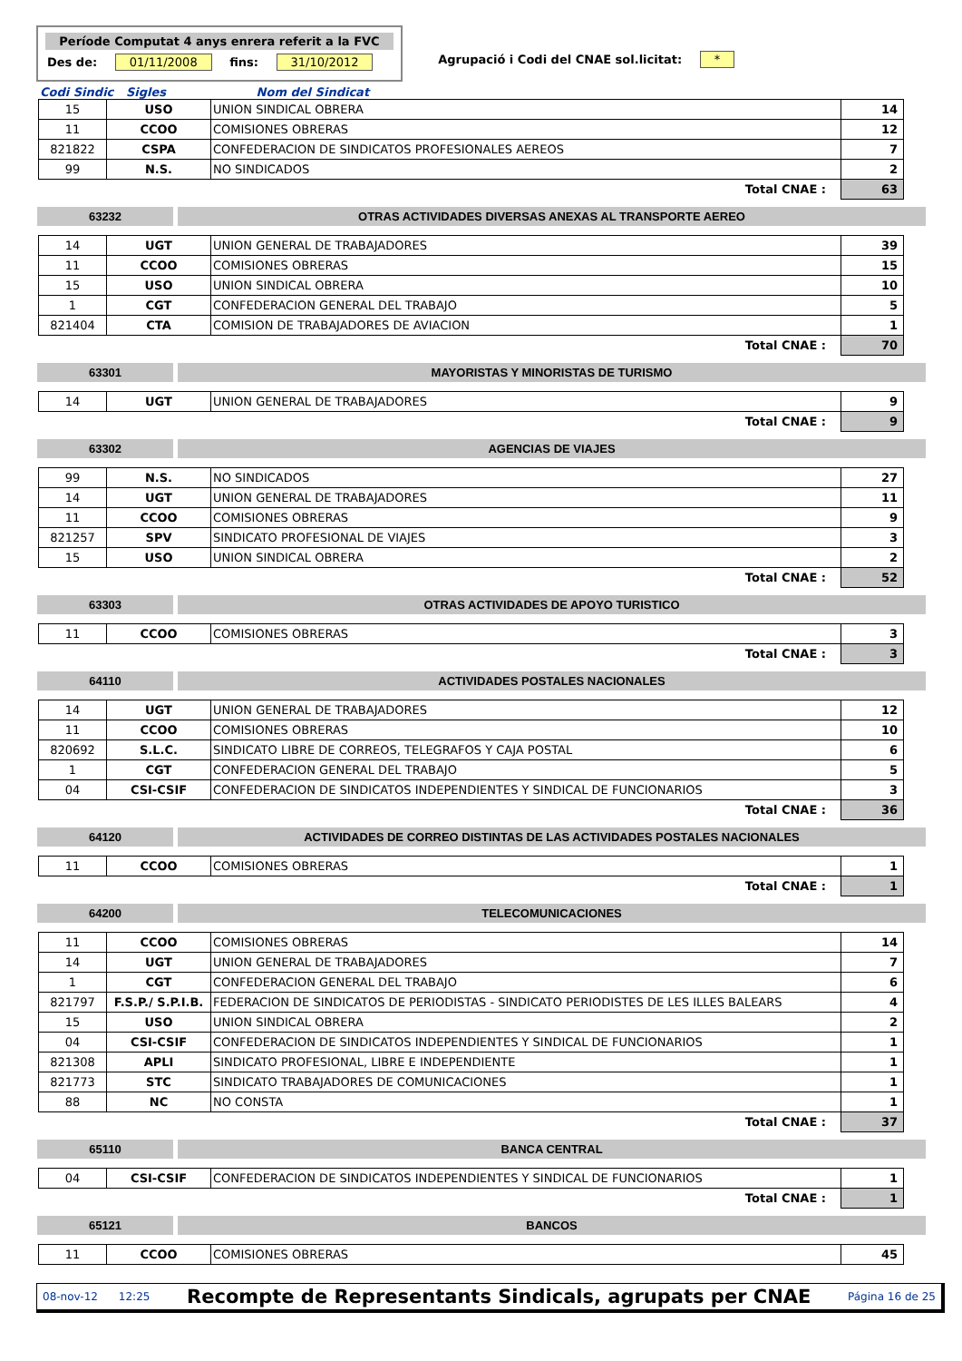Període Computat 4 anys enrera referit a la FVC
Des de: 01/11/2008 fins: 31/10/2012
Agrupació i Codi del CNAE sol.licitat: *
Codi Sindic Sigles Nom del Sindicat
| 15 | USO | UNION SINDICAL OBRERA | 14 |
| 11 | CCOO | COMISIONES OBRERAS | 12 |
| 821822 | CSPA | CONFEDERACION DE SINDICATOS PROFESIONALES AEREOS | 7 |
| 99 | N.S. | NO SINDICADOS | 2 |
| Total CNAE : | | | 63 |
63232 OTRAS ACTIVIDADES DIVERSAS ANEXAS AL TRANSPORTE AEREO
| 14 | UGT | UNION GENERAL DE TRABAJADORES | 39 |
| 11 | CCOO | COMISIONES OBRERAS | 15 |
| 15 | USO | UNION SINDICAL OBRERA | 10 |
| 1 | CGT | CONFEDERACION GENERAL DEL TRABAJO | 5 |
| 821404 | CTA | COMISION DE TRABAJADORES DE AVIACION | 1 |
| Total CNAE : | | | 70 |
63301 MAYORISTAS Y MINORISTAS DE TURISMO
| 14 | UGT | UNION GENERAL DE TRABAJADORES | 9 |
| Total CNAE : | | | 9 |
63302 AGENCIAS DE VIAJES
| 99 | N.S. | NO SINDICADOS | 27 |
| 14 | UGT | UNION GENERAL DE TRABAJADORES | 11 |
| 11 | CCOO | COMISIONES OBRERAS | 9 |
| 821257 | SPV | SINDICATO PROFESIONAL DE VIAJES | 3 |
| 15 | USO | UNION SINDICAL OBRERA | 2 |
| Total CNAE : | | | 52 |
63303 OTRAS ACTIVIDADES DE APOYO TURISTICO
| 11 | CCOO | COMISIONES OBRERAS | 3 |
| Total CNAE : | | | 3 |
64110 ACTIVIDADES POSTALES NACIONALES
| 14 | UGT | UNION GENERAL DE TRABAJADORES | 12 |
| 11 | CCOO | COMISIONES OBRERAS | 10 |
| 820692 | S.L.C. | SINDICATO LIBRE DE CORREOS, TELEGRAFOS Y CAJA POSTAL | 6 |
| 1 | CGT | CONFEDERACION GENERAL DEL TRABAJO | 5 |
| 04 | CSI-CSIF | CONFEDERACION DE SINDICATOS INDEPENDIENTES Y SINDICAL DE FUNCIONARIOS | 3 |
| Total CNAE : | | | 36 |
64120 ACTIVIDADES DE CORREO DISTINTAS DE LAS ACTIVIDADES POSTALES NACIONALES
| 11 | CCOO | COMISIONES OBRERAS | 1 |
| Total CNAE : | | | 1 |
64200 TELECOMUNICACIONES
| 11 | CCOO | COMISIONES OBRERAS | 14 |
| 14 | UGT | UNION GENERAL DE TRABAJADORES | 7 |
| 1 | CGT | CONFEDERACION GENERAL DEL TRABAJO | 6 |
| 821797 | F.S.P./ S.P.I.B. | FEDERACION DE SINDICATOS DE PERIODISTAS - SINDICATO PERIODISTES DE LES ILLES BALEARS | 4 |
| 15 | USO | UNION SINDICAL OBRERA | 2 |
| 04 | CSI-CSIF | CONFEDERACION DE SINDICATOS INDEPENDIENTES Y SINDICAL DE FUNCIONARIOS | 1 |
| 821308 | APLI | SINDICATO PROFESIONAL, LIBRE E INDEPENDIENTE | 1 |
| 821773 | STC | SINDICATO TRABAJADORES DE COMUNICACIONES | 1 |
| 88 | NC | NO CONSTA | 1 |
| Total CNAE : | | | 37 |
65110 BANCA CENTRAL
| 04 | CSI-CSIF | CONFEDERACION DE SINDICATOS INDEPENDIENTES Y SINDICAL DE FUNCIONARIOS | 1 |
| Total CNAE : | | | 1 |
65121 BANCOS
| 11 | CCOO | COMISIONES OBRERAS | 45 |
08-nov-12 12:25 Recompte de Representants Sindicals, agrupats per CNAE Página 16 de 25